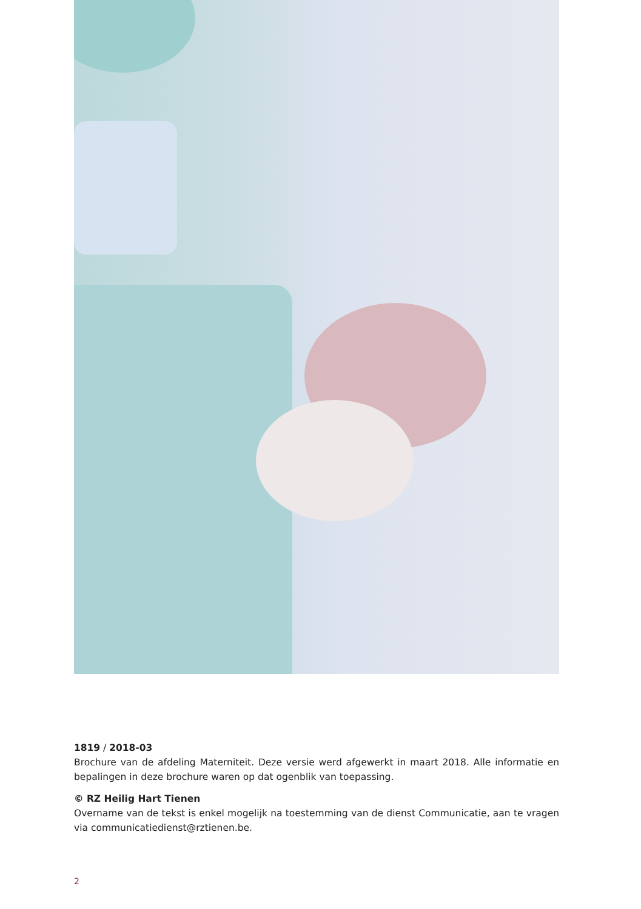1819 / 2018-03
Brochure van de afdeling Materniteit. Deze versie werd afgewerkt in maart 2018. Alle informatie en bepalingen in deze brochure waren op dat ogenblik van toepassing.
© RZ Heilig Hart Tienen
Overname van de tekst is enkel mogelijk na toestemming van de dienst Communicatie, aan te vragen via communicatiedienst@rztienen.be.
2